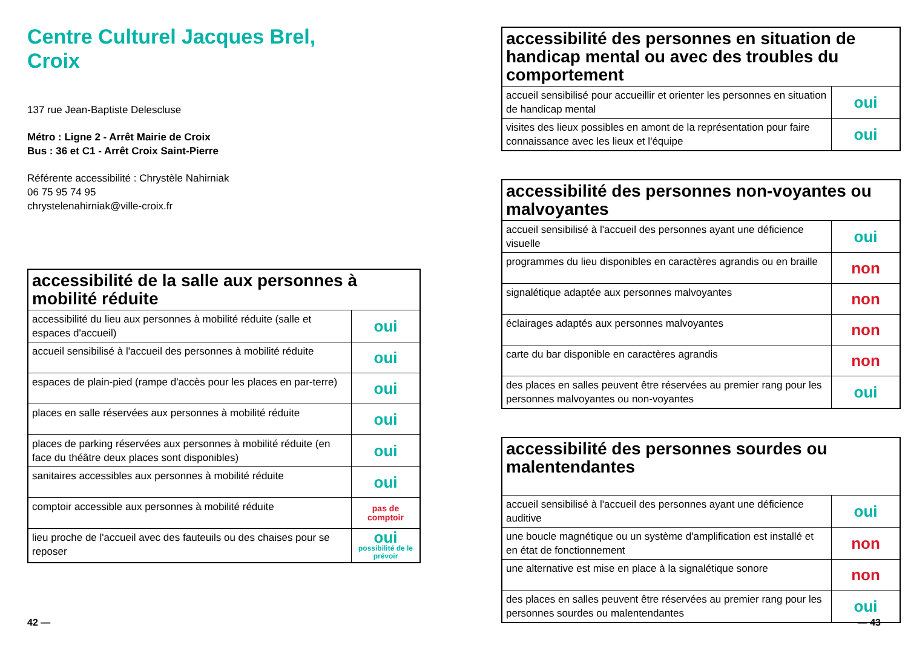Centre Culturel Jacques Brel,
Croix
137 rue Jean-Baptiste Delescluse
Métro : Ligne 2 - Arrêt Mairie de Croix
Bus : 36 et C1 - Arrêt Croix Saint-Pierre
Référente accessibilité : Chrystèle Nahirniak
06 75 95 74 95
chrystelenahirniak@ville-croix.fr
| accessibilité de la salle aux personnes à mobilité réduite | |
| --- | --- |
| accessibilité du lieu aux personnes à mobilité réduite (salle et espaces d'accueil) | oui |
| accueil sensibilisé à l'accueil des personnes à mobilité réduite | oui |
| espaces de plain-pied (rampe d'accès pour les places en par-terre) | oui |
| places en salle réservées aux personnes à mobilité réduite | oui |
| places de parking réservées aux personnes à mobilité réduite (en face du théâtre deux places sont disponibles) | oui |
| sanitaires accessibles aux personnes à mobilité réduite | oui |
| comptoir accessible aux personnes à mobilité réduite | pas de comptoir |
| lieu proche de l'accueil avec des fauteuils ou des chaises pour se reposer | oui possibilité de le prévoir |
| accessibilité des personnes en situation de handicap mental ou avec des troubles du comportement | |
| --- | --- |
| accueil sensibilisé pour accueillir et orienter les personnes en situation de handicap mental | oui |
| visites des lieux possibles en amont de la représentation pour faire connaissance avec les lieux et l'équipe | oui |
| accessibilité des personnes non-voyantes ou malvoyantes | |
| --- | --- |
| accueil sensibilisé à l'accueil des personnes ayant une déficience visuelle | oui |
| programmes du lieu disponibles en caractères agrandis ou en braille | non |
| signalétique adaptée aux personnes malvoyantes | non |
| éclairages adaptés aux personnes malvoyantes | non |
| carte du bar disponible en caractères agrandis | non |
| des places en salles peuvent être réservées au premier rang pour les personnes malvoyantes ou non-voyantes | oui |
| accessibilité des personnes sourdes ou malentendantes | |
| --- | --- |
| accueil sensibilisé à l'accueil des personnes ayant une déficience auditive | oui |
| une boucle magnétique ou un système d'amplification est installé et en état de fonctionnement | non |
| une alternative est mise en place à la signalétique sonore | non |
| des places en salles peuvent être réservées au premier rang pour les personnes sourdes ou malentendantes | oui |
42 — — 43